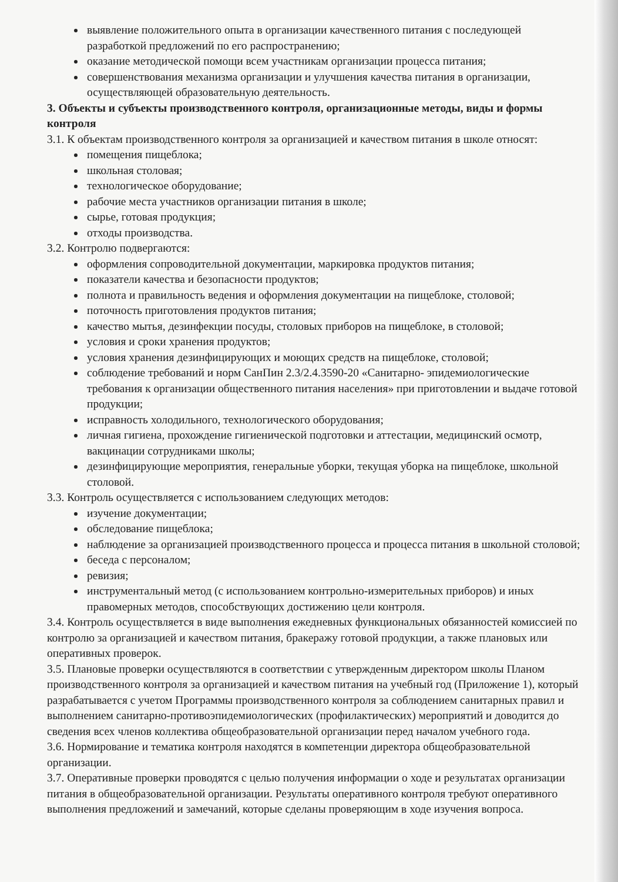выявление положительного опыта в организации качественного питания с последующей разработкой предложений по его распространению;
оказание методической помощи всем участникам организации процесса питания;
совершенствования механизма организации и улучшения качества питания в организации, осуществляющей образовательную деятельность.
3. Объекты и субъекты производственного контроля, организационные методы, виды и формы контроля
3.1. К объектам производственного контроля за организацией и качеством питания в школе относят:
помещения пищеблока;
школьная столовая;
технологическое оборудование;
рабочие места участников организации питания в школе;
сырье, готовая продукция;
отходы производства.
3.2. Контролю подвергаются:
оформления сопроводительной документации, маркировка продуктов питания;
показатели качества и безопасности продуктов;
полнота и правильность ведения и оформления документации на пищеблоке, столовой;
поточность приготовления продуктов питания;
качество мытья, дезинфекции посуды, столовых приборов на пищеблоке, в столовой;
условия и сроки хранения продуктов;
условия хранения дезинфицирующих и моющих средств на пищеблоке, столовой;
соблюдение требований и норм СанПин 2.3/2.4.3590-20 «Санитарно- эпидемиологические требования к организации общественного питания населения» при приготовлении и выдаче готовой продукции;
исправность холодильного, технологического оборудования;
личная гигиена, прохождение гигиенической подготовки и аттестации, медицинский осмотр, вакцинации сотрудниками школы;
дезинфицирующие мероприятия, генеральные уборки, текущая уборка на пищеблоке, школьной столовой.
3.3. Контроль осуществляется с использованием следующих методов:
изучение документации;
обследование пищеблока;
наблюдение за организацией производственного процесса и процесса питания в школьной столовой;
беседа с персоналом;
ревизия;
инструментальный метод (с использованием контрольно-измерительных приборов) и иных правомерных методов, способствующих достижению цели контроля.
3.4. Контроль осуществляется в виде выполнения ежедневных функциональных обязанностей комиссией по контролю за организацией и качеством питания, бракеражу готовой продукции, а также плановых или оперативных проверок.
3.5. Плановые проверки осуществляются в соответствии с утвержденным директором школы Планом производственного контроля за организацией и качеством питания на учебный год (Приложение 1), который разрабатывается с учетом Программы производственного контроля за соблюдением санитарных правил и выполнением санитарно-противоэпидемиологических (профилактических) мероприятий и доводится до сведения всех членов коллектива общеобразовательной организации перед началом учебного года.
3.6. Нормирование и тематика контроля находятся в компетенции директора общеобразовательной организации.
3.7. Оперативные проверки проводятся с целью получения информации о ходе и результатах организации питания в общеобразовательной организации. Результаты оперативного контроля требуют оперативного выполнения предложений и замечаний, которые сделаны проверяющим в ходе изучения вопроса.